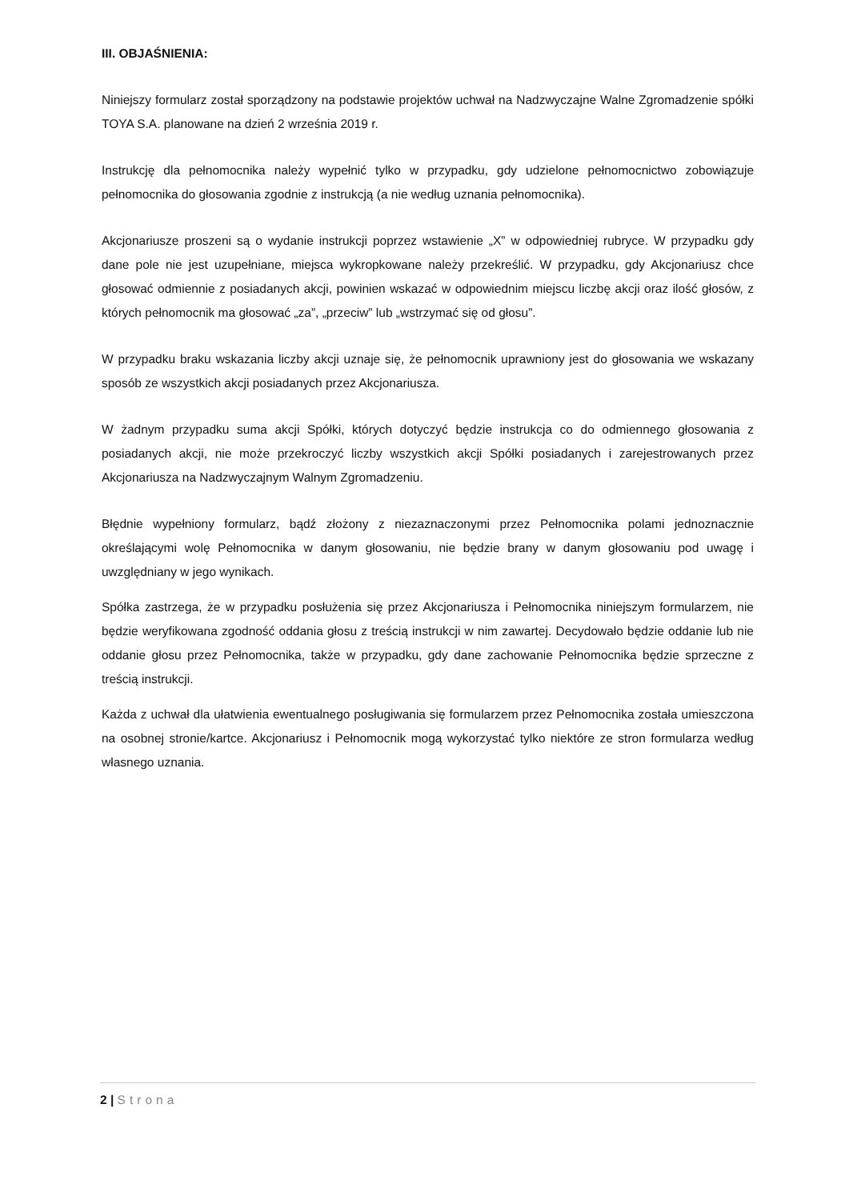III. OBJAŚNIENIA:
Niniejszy formularz został sporządzony na podstawie projektów uchwał na Nadzwyczajne Walne Zgromadzenie spółki TOYA S.A. planowane na dzień 2 września 2019 r.
Instrukcję dla pełnomocnika należy wypełnić tylko w przypadku, gdy udzielone pełnomocnictwo zobowiązuje pełnomocnika do głosowania zgodnie z instrukcją (a nie według uznania pełnomocnika).
Akcjonariusze proszeni są o wydanie instrukcji poprzez wstawienie „X” w odpowiedniej rubryce. W przypadku gdy dane pole nie jest uzupełniane, miejsca wykropkowane należy przekreślić. W przypadku, gdy Akcjonariusz chce głosować odmiennie z posiadanych akcji, powinien wskazać w odpowiednim miejscu liczbę akcji oraz ilość głosów, z których pełnomocnik ma głosować „za”, „przeciw” lub „wstrzymać się od głosu”.
W przypadku braku wskazania liczby akcji uznaje się, że pełnomocnik uprawniony jest do głosowania we wskazany sposób ze wszystkich akcji posiadanych przez Akcjonariusza.
W żadnym przypadku suma akcji Spółki, których dotyczyć będzie instrukcja co do odmiennego głosowania z posiadanych akcji, nie może przekroczyć liczby wszystkich akcji Spółki posiadanych i zarejestrowanych przez Akcjonariusza na Nadzwyczajnym Walnym Zgromadzeniu.
Błędnie wypełniony formularz, bądź złożony z niezaznaczonymi przez Pełnomocnika polami jednoznacznie określającymi wolę Pełnomocnika w danym głosowaniu, nie będzie brany w danym głosowaniu pod uwagę i uwzględniany w jego wynikach.
Spółka zastrzega, że w przypadku posłużenia się przez Akcjonariusza i Pełnomocnika niniejszym formularzem, nie będzie weryfikowana zgodność oddania głosu z treścią instrukcji w nim zawartej. Decydowało będzie oddanie lub nie oddanie głosu przez Pełnomocnika, także w przypadku, gdy dane zachowanie Pełnomocnika będzie sprzeczne z treścią instrukcji.
Każda z uchwał dla ułatwienia ewentualnego posługiwania się formularzem przez Pełnomocnika została umieszczona na osobnej stronie/kartce. Akcjonariusz i Pełnomocnik mogą wykorzystać tylko niektóre ze stron formularza według własnego uznania.
2 | Strona